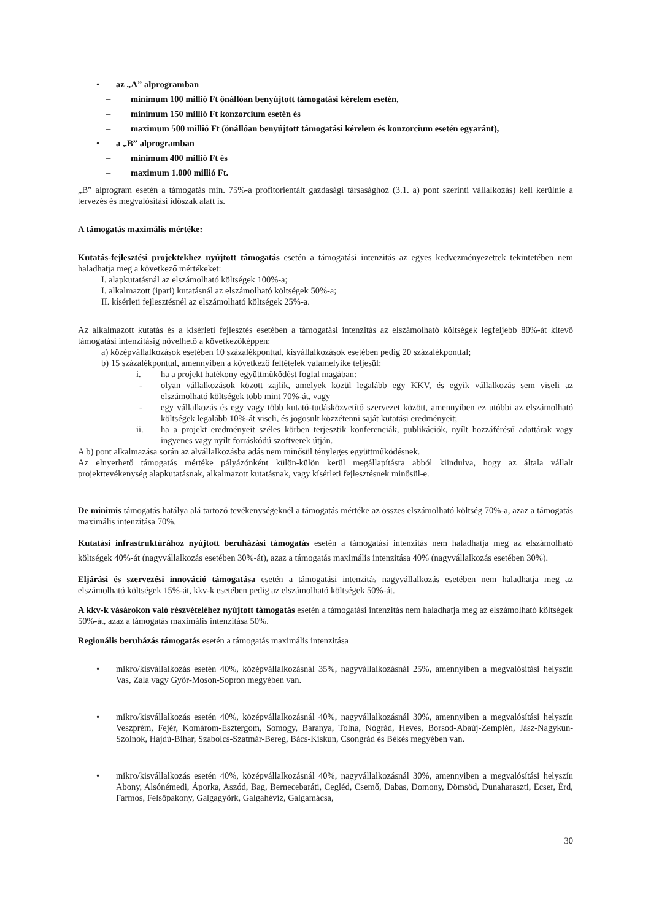• az „A” alprogramban
– minimum 100 millió Ft önállóan benyújtott támogatási kérelem esetén,
– minimum 150 millió Ft konzorcium esetén és
– maximum 500 millió Ft (önállóan benyújtott támogatási kérelem és konzorcium esetén egyaránt),
• a „B” alprogramban
– minimum 400 millió Ft és
– maximum 1.000 millió Ft.
„B” alprogram esetén a támogatás min. 75%-a profitorientált gazdasági társasághoz (3.1. a) pont szerinti vállalkozás) kell kerülnie a tervezés és megvalósítási időszak alatt is.
A támogatás maximális mértéke:
Kutatás-fejlesztési projektekhez nyújtott támogatás esetén a támogatási intenzitás az egyes kedvezményezettek tekintetében nem haladhatja meg a következő mértékeket:
I. alapkutatásnál az elszámolható költségek 100%-a;
I. alkalmazott (ipari) kutatásnál az elszámolható költségek 50%-a;
II. kísérleti fejlesztésnél az elszámolható költségek 25%-a.
Az alkalmazott kutatás és a kísérleti fejlesztés esetében a támogatási intenzitás az elszámolható költségek legfeljebb 80%-át kitevő támogatási intenzitásig növelhető a következőképpen:
a) középvállalkozások esetében 10 százalékponttal, kisvállalkozások esetében pedig 20 százalékponttal;
b) 15 százalékponttal, amennyiben a következő feltételek valamelyike teljesül:
i. ha a projekt hatékony együttműködést foglal magában:
- olyan vállalkozások között zajlik, amelyek közül legalább egy KKV, és egyik vállalkozás sem viseli az elszámolható költségek több mint 70%-át, vagy
- egy vállalkozás és egy vagy több kutató-tudásközvetítő szervezet között, amennyiben ez utóbbi az elszámolható költségek legalább 10%-át viseli, és jogosult közzétenni saját kutatási eredményeit;
ii. ha a projekt eredményeit széles körben terjesztik konferenciák, publikációk, nyílt hozzáférésű adattárak vagy ingyenes vagy nyílt forráskódú szoftverek útján.
A b) pont alkalmazása során az alvállalkozásba adás nem minősül tényleges együttműködésnek.
Az elnyerhető támogatás mértéke pályázónként külön-külön kerül megállapításra abból kiindulva, hogy az általa vállalt projekttevékenység alapkutatásnak, alkalmazott kutatásnak, vagy kísérleti fejlesztésnek minősül-e.
De minimis támogatás hatálya alá tartozó tevékenységeknél a támogatás mértéke az összes elszámolható költség 70%-a, azaz a támogatás maximális intenzitása 70%.
Kutatási infrastruktúrához nyújtott beruházási támogatás esetén a támogatási intenzitás nem haladhatja meg az elszámolható költségek 40%-át (nagyvállalkozás esetében 30%-át), azaz a támogatás maximális intenzitása 40% (nagyvállalkozás esetében 30%).
Eljárási és szervezési innováció támogatása esetén a támogatási intenzitás nagyvállalkozás esetében nem haladhatja meg az elszámolható költségek 15%-át, kkv-k esetében pedig az elszámolható költségek 50%-át.
A kkv-k vásárokon való részvételéhez nyújtott támogatás esetén a támogatási intenzitás nem haladhatja meg az elszámolható költségek 50%-át, azaz a támogatás maximális intenzitása 50%.
Regionális beruházás támogatás esetén a támogatás maximális intenzitása
• mikro/kisvállalkozás esetén 40%, középvállalkozásnál 35%, nagyvállalkozásnál 25%, amennyiben a megvalósítási helyszín Vas, Zala vagy Győr-Moson-Sopron megyében van.
• mikro/kisvállalkozás esetén 40%, középvállalkozásnál 40%, nagyvállalkozásnál 30%, amennyiben a megvalósítási helyszín Veszprém, Fejér, Komárom-Esztergom, Somogy, Baranya, Tolna, Nógrád, Heves, Borsod-Abaúj-Zemplén, Jász-Nagykun-Szolnok, Hajdú-Bihar, Szabolcs-Szatmár-Bereg, Bács-Kiskun, Csongrád és Békés megyében van.
• mikro/kisvállalkozás esetén 40%, középvállalkozásnál 40%, nagyvállalkozásnál 30%, amennyiben a megvalósítási helyszín Abony, Alsónémedi, Áporka, Aszód, Bag, Bernecebaráti, Cegléd, Csemő, Dabas, Domony, Dömsöd, Dunaharaszti, Ecser, Érd, Farmos, Felsőpakony, Galgagyörk, Galgahévíz, Galgamácsa,
30